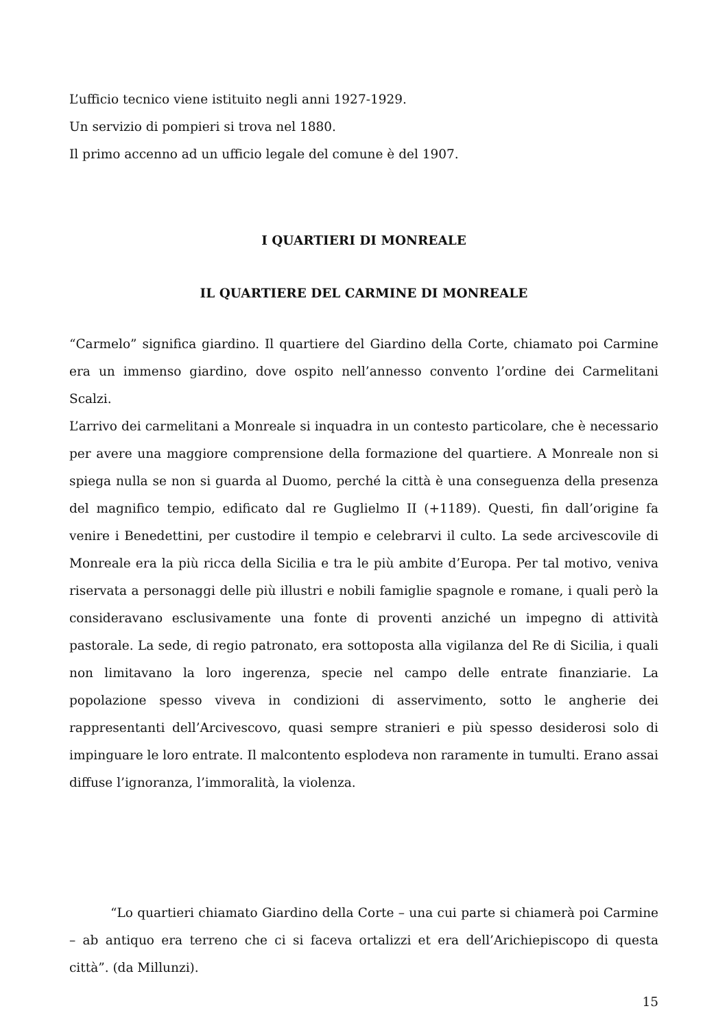L’ufficio tecnico viene istituito negli anni 1927-1929.
Un servizio di pompieri si trova nel 1880.
Il primo accenno ad un ufficio legale del comune è del 1907.
I QUARTIERI DI MONREALE
IL QUARTIERE DEL CARMINE DI MONREALE
“Carmelo” significa giardino. Il quartiere del Giardino della Corte, chiamato poi Carmine era un immenso giardino, dove ospito nell’annesso convento l’ordine dei Carmelitani Scalzi.
L’arrivo dei carmelitani a Monreale si inquadra in un contesto particolare, che è necessario per avere una maggiore comprensione della formazione del quartiere. A Monreale non si spiega nulla se non si guarda al Duomo, perché la città è una conseguenza della presenza del magnifico tempio, edificato dal re Guglielmo II (+1189). Questi, fin dall’origine fa venire i Benedettini, per custodire il tempio e celebrarvi il culto. La sede arcivescovile di Monreale era la più ricca della Sicilia e tra le più ambite d’Europa. Per tal motivo, veniva riservata a personaggi delle più illustri e nobili famiglie spagnole e romane, i quali però la consideravano esclusivamente una fonte di proventi anziché un impegno di attività pastorale. La sede, di regio patronato, era sottoposta alla vigilanza del Re di Sicilia, i quali non limitavano la loro ingerenza, specie nel campo delle entrate finanziarie. La popolazione spesso viveva in condizioni di asservimento, sotto le angherie dei rappresentanti dell’Arcivescovo, quasi sempre stranieri e più spesso desiderosi solo di impinguare le loro entrate. Il malcontento esplodeva non raramente in tumulti. Erano assai diffuse l’ignoranza, l’immoralità, la violenza.
“Lo quartieri chiamato Giardino della Corte – una cui parte si chiamerà poi Carmine – ab antiquo era terreno che ci si faceva ortalizzi et era dell’Arichiepiscopo di questa città”. (da Millunzi).
15